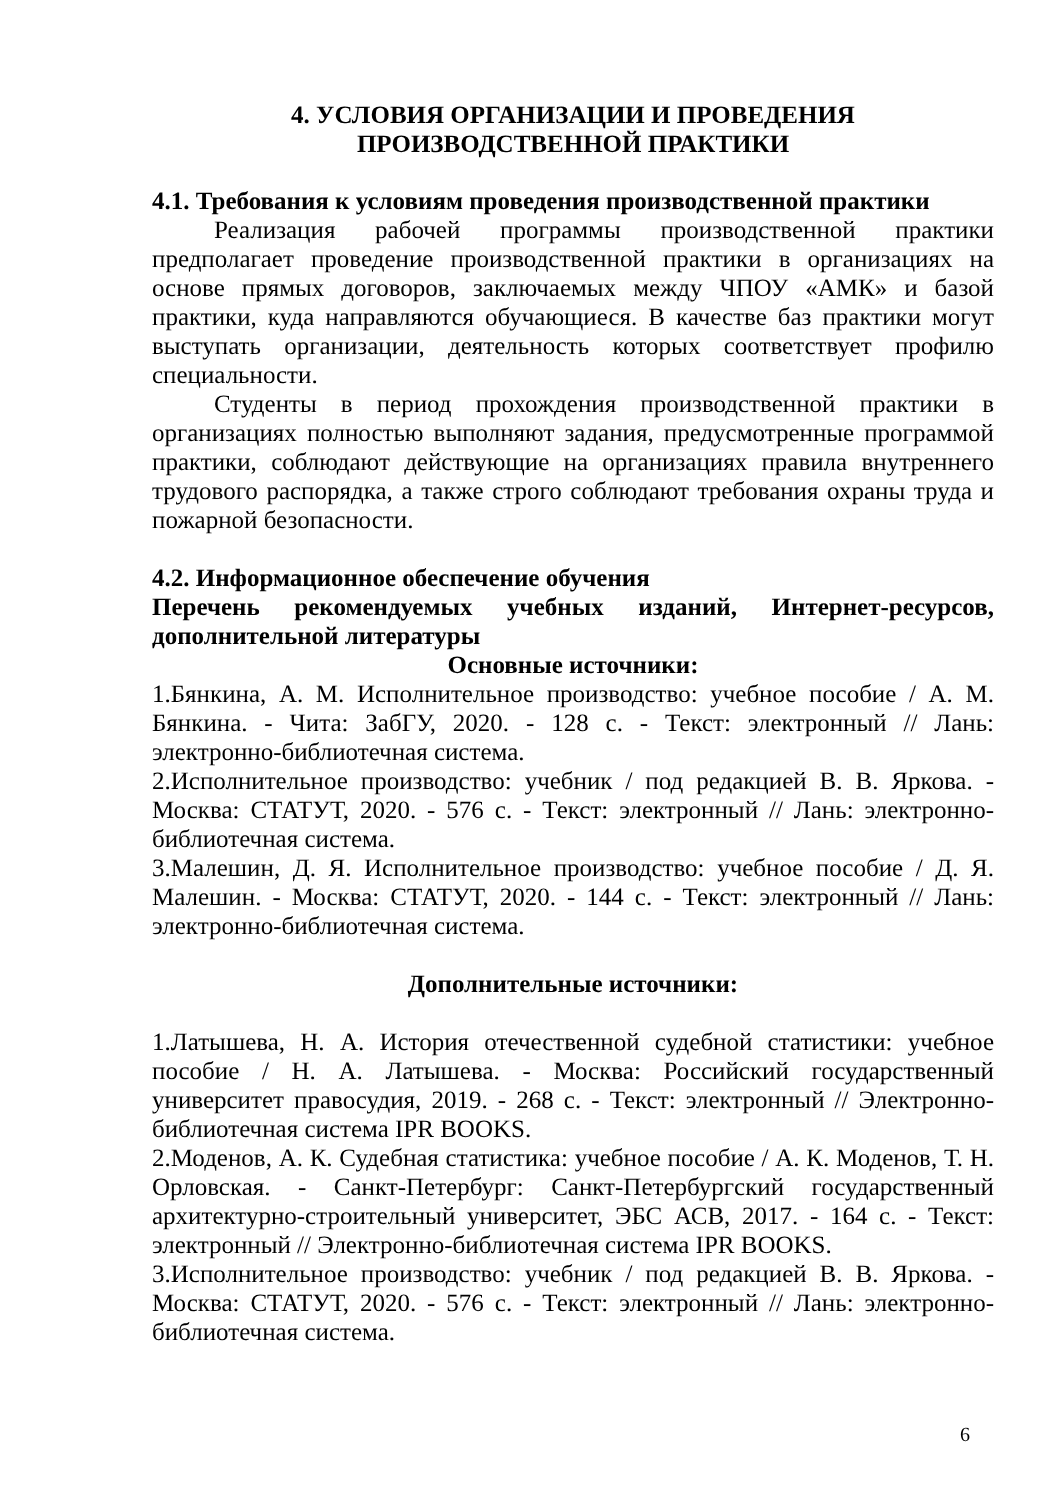4. УСЛОВИЯ ОРГАНИЗАЦИИ И ПРОВЕДЕНИЯ
ПРОИЗВОДСТВЕННОЙ ПРАКТИКИ
4.1. Требования к условиям проведения производственной практики
Реализация рабочей программы производственной практики предполагает проведение производственной практики в организациях на основе прямых договоров, заключаемых между ЧПОУ «АМК» и базой практики, куда направляются обучающиеся. В качестве баз практики могут выступать организации, деятельность которых соответствует профилю специальности.
Студенты в период прохождения производственной практики в организациях полностью выполняют задания, предусмотренные программой практики, соблюдают действующие на организациях правила внутреннего трудового распорядка, а также строго соблюдают требования охраны труда и пожарной безопасности.
4.2. Информационное обеспечение обучения
Перечень рекомендуемых учебных изданий, Интернет-ресурсов, дополнительной литературы
Основные источники:
1.Бянкина, А. М. Исполнительное производство: учебное пособие / А. М. Бянкина. - Чита: ЗабГУ, 2020. - 128 с. - Текст: электронный // Лань: электронно-библиотечная система.
2.Исполнительное производство: учебник / под редакцией В. В. Яркова. - Москва: СТАТУТ, 2020. - 576 с. - Текст: электронный // Лань: электронно-библиотечная система.
3.Малешин, Д. Я. Исполнительное производство: учебное пособие / Д. Я. Малешин. - Москва: СТАТУТ, 2020. - 144 с. - Текст: электронный // Лань: электронно-библиотечная система.
Дополнительные источники:
1.Латышева, Н. А. История отечественной судебной статистики: учебное пособие / Н. А. Латышева. - Москва: Российский государственный университет правосудия, 2019. - 268 с. - Текст: электронный // Электронно-библиотечная система IPR BOOKS.
2.Моденов, А. К. Судебная статистика: учебное пособие / А. К. Моденов, Т. Н. Орловская. - Санкт-Петербург: Санкт-Петербургский государственный архитектурно-строительный университет, ЭБС АСВ, 2017. - 164 с. - Текст: электронный // Электронно-библиотечная система IPR BOOKS.
3.Исполнительное производство: учебник / под редакцией В. В. Яркова. - Москва: СТАТУТ, 2020. - 576 с. - Текст: электронный // Лань: электронно-библиотечная система.
6